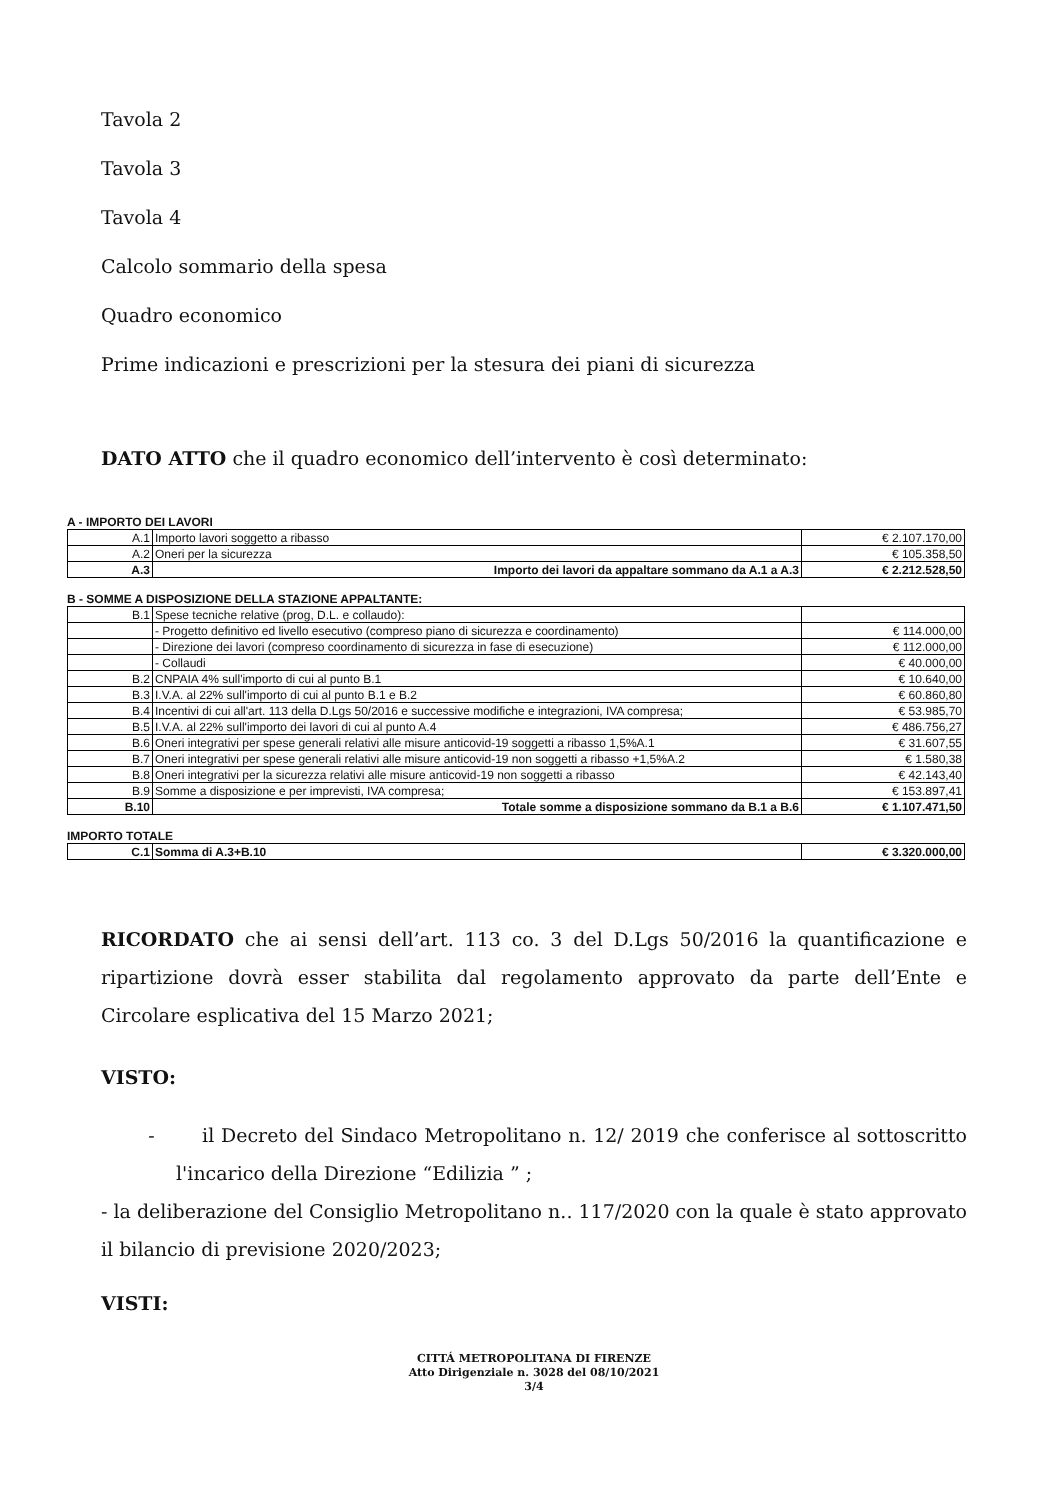Tavola 2
Tavola 3
Tavola 4
Calcolo sommario della spesa
Quadro economico
Prime indicazioni e prescrizioni per la stesura dei piani di sicurezza
DATO ATTO che il quadro economico dell’intervento è così determinato:
A - IMPORTO DEI LAVORI
| A.1 | Importo lavori soggetto a ribasso | € 2.107.170,00 |
| A.2 | Oneri per la sicurezza | € 105.358,50 |
| A.3 | Importo dei lavori da appaltare sommano da A.1 a A.3 | € 2.212.528,50 |
B - SOMME A DISPOSIZIONE DELLA STAZIONE APPALTANTE:
| B.1 | Spese tecniche relative (prog, D.L. e collaudo): | |
| | - Progetto definitivo ed livello esecutivo (compreso piano di sicurezza e coordinamento) | € 114.000,00 |
| | - Direzione dei lavori (compreso coordinamento di sicurezza in fase di esecuzione) | € 112.000,00 |
| | - Collaudi | € 40.000,00 |
| B.2 | CNPAIA 4% sull'importo di cui al punto B.1 | € 10.640,00 |
| B.3 | I.V.A. al 22% sull'importo di cui al punto B.1 e B.2 | € 60.860,80 |
| B.4 | Incentivi di cui all'art. 113 della D.Lgs 50/2016 e successive modifiche e integrazioni, IVA compresa; | € 53.985,70 |
| B.5 | I.V.A. al 22% sull'importo dei lavori di cui al punto A.4 | € 486.756,27 |
| B.6 | Oneri integrativi per spese generali relativi alle misure anticovid-19 soggetti a ribasso 1,5%A.1 | € 31.607,55 |
| B.7 | Oneri integrativi per spese generali relativi alle misure anticovid-19 non soggetti a ribasso +1,5%A.2 | € 1.580,38 |
| B.8 | Oneri integrativi per la sicurezza relativi alle misure anticovid-19 non soggetti a ribasso | € 42.143,40 |
| B.9 | Somme a disposizione e per imprevisti, IVA compresa; | € 153.897,41 |
| B.10 | Totale somme a disposizione sommano da B.1 a B.6 | € 1.107.471,50 |
IMPORTO TOTALE
| C.1 | Somma di A.3+B.10 | € 3.320.000,00 |
RICORDATO che ai sensi dell’art. 113 co. 3 del D.Lgs 50/2016 la quantificazione e ripartizione dovrà esser stabilita dal regolamento approvato da parte dell’Ente e Circolare esplicativa del 15 Marzo 2021;
VISTO:
- il Decreto del Sindaco Metropolitano n. 12/ 2019 che conferisce al sottoscritto l'incarico della Direzione “Edilizia ” ;
- la deliberazione del Consiglio Metropolitano n.. 117/2020 con la quale è stato approvato il bilancio di previsione 2020/2023;
VISTI:
CITTÁ METROPOLITANA DI FIRENZE
Atto Dirigenziale n. 3028 del 08/10/2021
3/4